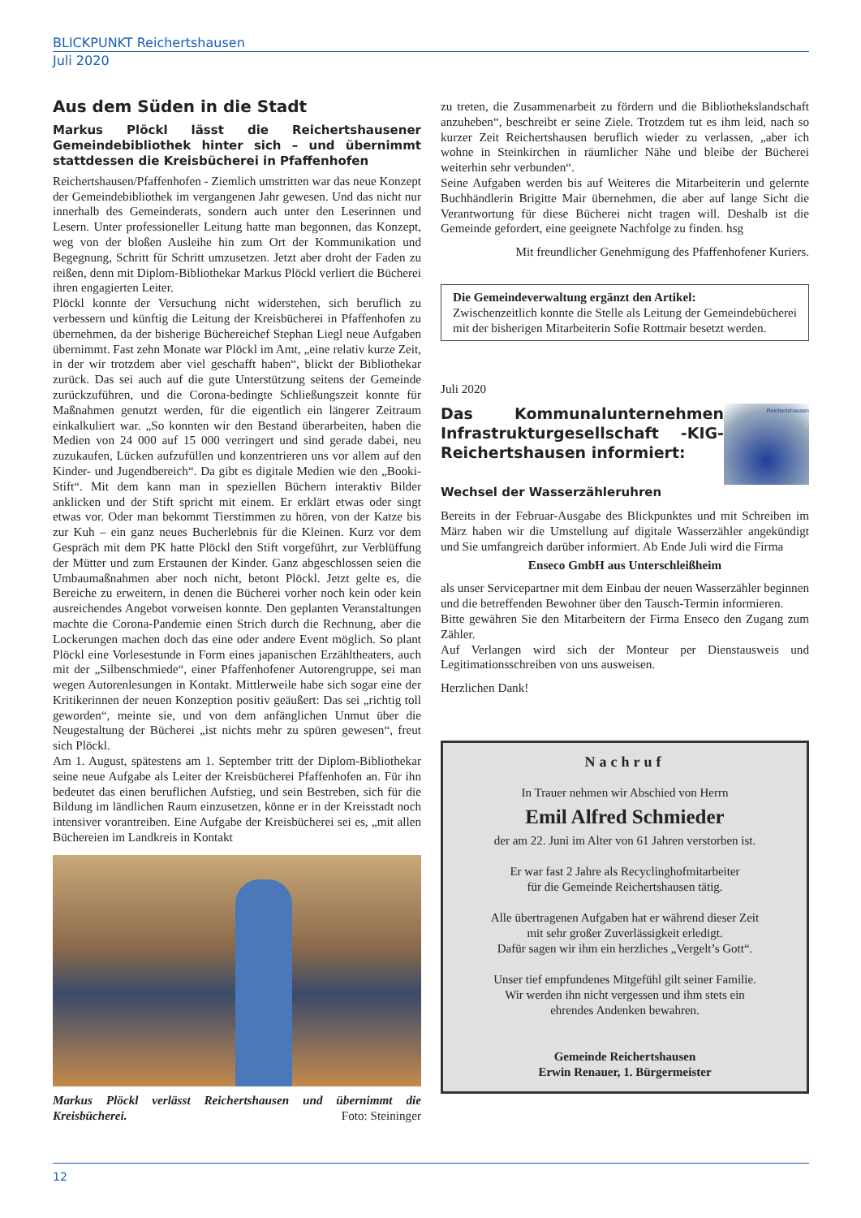BLICKPUNKT Reichertshausen
Juli 2020
Aus dem Süden in die Stadt
Markus Plöckl lässt die Reichertshausener Gemeindebibliothek hinter sich – und übernimmt stattdessen die Kreisbücherei in Pfaffenhofen
Reichertshausen/Pfaffenhofen - Ziemlich umstritten war das neue Konzept der Gemeindebibliothek im vergangenen Jahr gewesen. Und das nicht nur innerhalb des Gemeinderats, sondern auch unter den Leserinnen und Lesern. Unter professioneller Leitung hatte man begonnen, das Konzept, weg von der bloßen Ausleihe hin zum Ort der Kommunikation und Begegnung, Schritt für Schritt umzusetzen. Jetzt aber droht der Faden zu reißen, denn mit Diplom-Bibliothekar Markus Plöckl verliert die Bücherei ihren engagierten Leiter.
Plöckl konnte der Versuchung nicht widerstehen, sich beruflich zu verbessern und künftig die Leitung der Kreisbücherei in Pfaffenhofen zu übernehmen, da der bisherige Büchereichef Stephan Liegl neue Aufgaben übernimmt. Fast zehn Monate war Plöckl im Amt, „eine relativ kurze Zeit, in der wir trotzdem aber viel geschafft haben“, blickt der Bibliothekar zurück. Das sei auch auf die gute Unterstützung seitens der Gemeinde zurückzuführen, und die Corona-bedingte Schließungszeit konnte für Maßnahmen genutzt werden, für die eigentlich ein längerer Zeitraum einkalkuliert war. „So konnten wir den Bestand überarbeiten, haben die Medien von 24 000 auf 15 000 verringert und sind gerade dabei, neu zuzukaufen, Lücken aufzufüllen und konzentrieren uns vor allem auf den Kinder- und Jugendbereich“. Da gibt es digitale Medien wie den „Booki-Stift“. Mit dem kann man in speziellen Büchern interaktiv Bilder anklicken und der Stift spricht mit einem. Er erklärt etwas oder singt etwas vor. Oder man bekommt Tierstimmen zu hören, von der Katze bis zur Kuh – ein ganz neues Bucherlebnis für die Kleinen. Kurz vor dem Gespräch mit dem PK hatte Plöckl den Stift vorgeführt, zur Verblüffung der Mütter und zum Erstaunen der Kinder. Ganz abgeschlossen seien die Umbaumaßnahmen aber noch nicht, betont Plöckl. Jetzt gelte es, die Bereiche zu erweitern, in denen die Bücherei vorher noch kein oder kein ausreichendes Angebot vorweisen konnte. Den geplanten Veranstaltungen machte die Corona-Pandemie einen Strich durch die Rechnung, aber die Lockerungen machen doch das eine oder andere Event möglich. So plant Plöckl eine Vorlesestunde in Form eines japanischen Erzähltheaters, auch mit der „Silbenschmiede“, einer Pfaffenhofener Autorengruppe, sei man wegen Autorenlesungen in Kontakt. Mittlerweile habe sich sogar eine der Kritikerinnen der neuen Konzeption positiv geäußert: Das sei „richtig toll geworden“, meinte sie, und von dem anfänglichen Unmut über die Neugestaltung der Bücherei „ist nichts mehr zu spüren gewesen“, freut sich Plöckl.
Am 1. August, spätestens am 1. September tritt der Diplom-Bibliothekar seine neue Aufgabe als Leiter der Kreisbücherei Pfaffenhofen an. Für ihn bedeutet das einen beruflichen Aufstieg, und sein Bestreben, sich für die Bildung im ländlichen Raum einzusetzen, könne er in der Kreisstadt noch intensiver vorantreiben. Eine Aufgabe der Kreisbücherei sei es, „mit allen Büchereien im Landkreis in Kontakt
Markus Plöckl verlässt Reichertshausen und übernimmt die Kreisbücherei. Foto: Steininger
zu treten, die Zusammenarbeit zu fördern und die Bibliothekslandschaft anzuheben“, beschreibt er seine Ziele. Trotzdem tut es ihm leid, nach so kurzer Zeit Reichertshausen beruflich wieder zu verlassen, „aber ich wohne in Steinkirchen in räumlicher Nähe und bleibe der Bücherei weiterhin sehr verbunden“.
Seine Aufgaben werden bis auf Weiteres die Mitarbeiterin und gelernte Buchhändlerin Brigitte Mair übernehmen, die aber auf lange Sicht die Verantwortung für diese Bücherei nicht tragen will. Deshalb ist die Gemeinde gefordert, eine geeignete Nachfolge zu finden. hsg
Mit freundlicher Genehmigung des Pfaffenhofener Kuriers.
Die Gemeindeverwaltung ergänzt den Artikel:
Zwischenzeitlich konnte die Stelle als Leitung der Gemeindebücherei mit der bisherigen Mitarbeiterin Sofie Rottmair besetzt werden.
Juli 2020
Das Kommunalunternehmen Infrastrukturgesellschaft -KIG- Reichertshausen informiert:
Reichertshausen
Wechsel der Wasserzähleruhren
Bereits in der Februar-Ausgabe des Blickpunktes und mit Schreiben im März haben wir die Umstellung auf digitale Wasserzähler angekündigt und Sie umfangreich darüber informiert. Ab Ende Juli wird die Firma
Enseco GmbH aus Unterschleißheim
als unser Servicepartner mit dem Einbau der neuen Wasserzähler beginnen und die betreffenden Bewohner über den Tausch-Termin informieren.
Bitte gewähren Sie den Mitarbeitern der Firma Enseco den Zugang zum Zähler.
Auf Verlangen wird sich der Monteur per Dienstausweis und Legitimationsschreiben von uns ausweisen.
Herzlichen Dank!
Nachruf
In Trauer nehmen wir Abschied von Herrn
Emil Alfred Schmieder
der am 22. Juni im Alter von 61 Jahren verstorben ist.
Er war fast 2 Jahre als Recyclinghofmitarbeiter
für die Gemeinde Reichertshausen tätig.
Alle übertragenen Aufgaben hat er während dieser Zeit
mit sehr großer Zuverlässigkeit erledigt.
Dafür sagen wir ihm ein herzliches „Vergelt’s Gott“.
Unser tief empfundenes Mitgefühl gilt seiner Familie.
Wir werden ihn nicht vergessen und ihm stets ein
ehrendes Andenken bewahren.
Gemeinde Reichertshausen
Erwin Renauer, 1. Bürgermeister
12